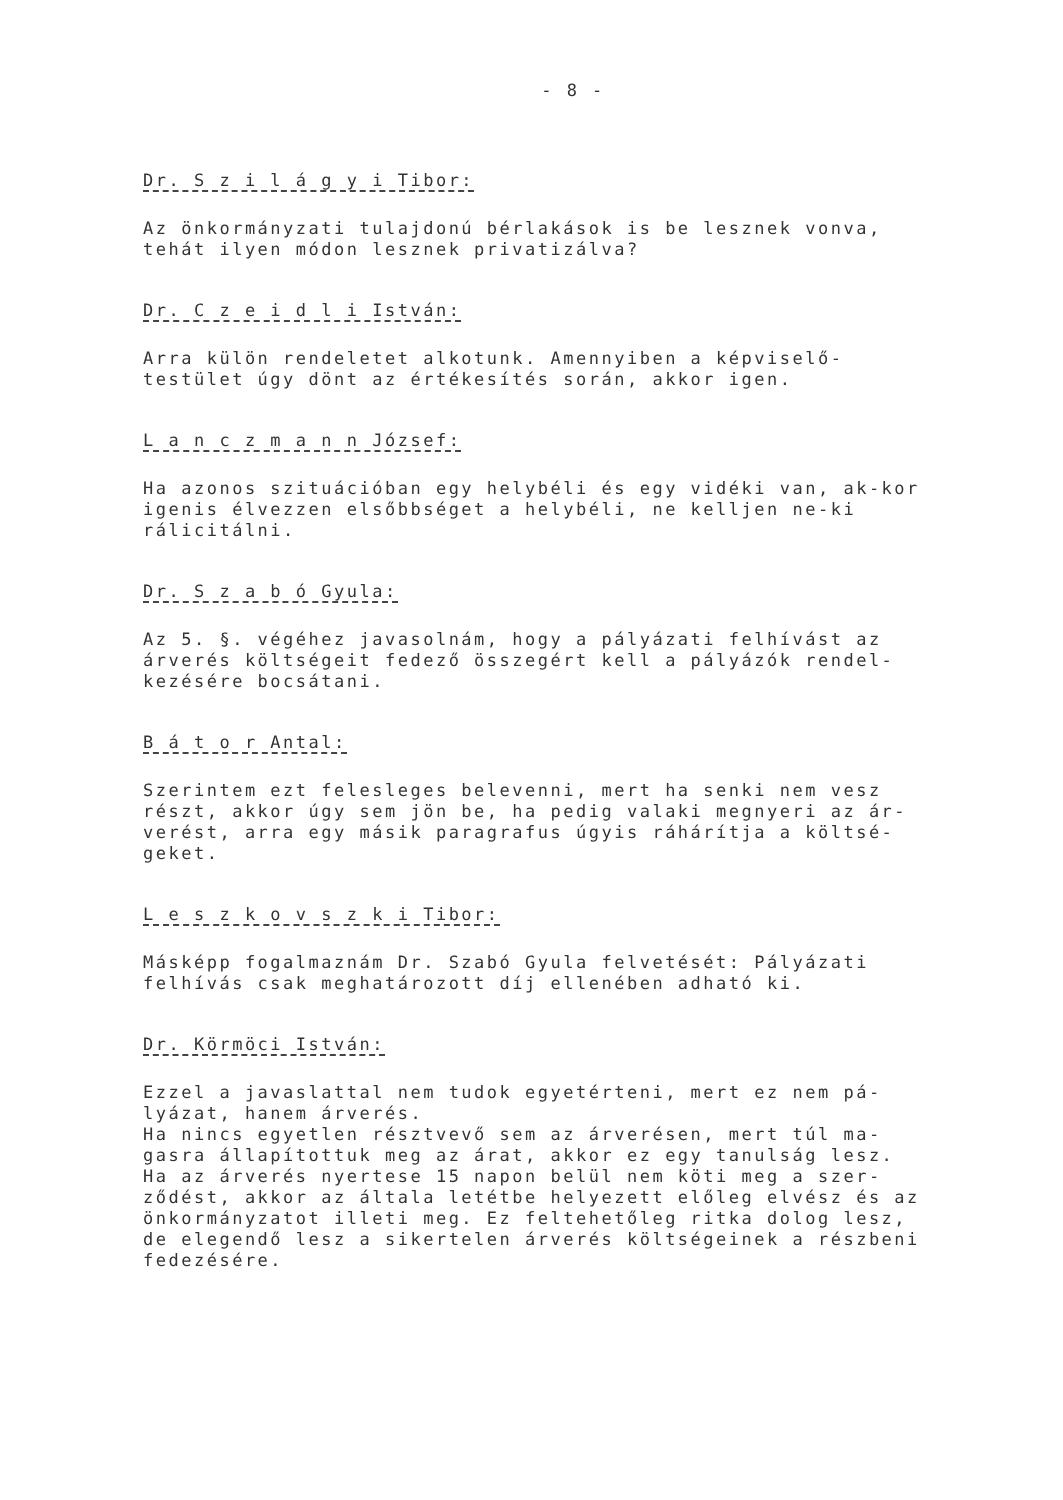- 8 -
Dr. S z i l á g y i Tibor:
Az önkormányzati tulajdonú bérlakások is be lesznek vonva, tehát ilyen módon lesznek privatizálva?
Dr. C z e i d l i István:
Arra külön rendeletet alkotunk. Amennyiben a képviselő-testület úgy dönt az értékesítés során, akkor igen.
L a n c z m a n n József:
Ha azonos szituációban egy helybéli és egy vidéki van, ak-kor igenis élvezzen elsőbbséget a helybéli, ne kelljen ne-ki rálicitálni.
Dr. S z a b ó Gyula:
Az 5. §. végéhez javasolnám, hogy a pályázati felhívást az árverés költségeit fedező összegért kell a pályázók rendel-kezésére bocsátani.
B á t o r Antal:
Szerintem ezt felesleges belevenni, mert ha senki nem vesz részt, akkor úgy sem jön be, ha pedig valaki megnyeri az ár-verést, arra egy másik paragrafus úgyis ráhárítja a költsé-geket.
L e s z k o v s z k i Tibor:
Másképp fogalmaznám Dr. Szabó Gyula felvetését: Pályázati felhívás csak meghatározott díj ellenében adható ki.
Dr. Körmöci István:
Ezzel a javaslattal nem tudok egyetérteni, mert ez nem pá-lyázat, hanem árverés.
Ha nincs egyetlen résztvevő sem az árverésen, mert túl ma-gasra állapítottuk meg az árat, akkor ez egy tanulság lesz.
Ha az árverés nyertese 15 napon belül nem köti meg a szer-ződést, akkor az általa letétbe helyezett előleg elvész és az önkormányzatot illeti meg. Ez feltehetőleg ritka dolog lesz, de elegendő lesz a sikertelen árverés költségeinek a részbeni fedezésére.